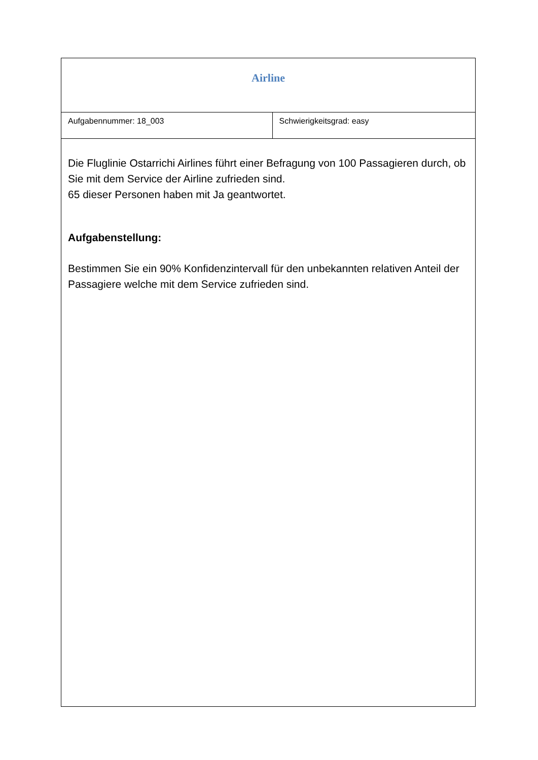| Airline | |
| Aufgabennummer: 18_003 | Schwierigkeitsgrad: easy |
| Die Fluglinie Ostarrichi Airlines führt einer Befragung von 100 Passagieren durch, ob Sie mit dem Service der Airline zufrieden sind. 65 dieser Personen haben mit Ja geantwortet. Aufgabenstellung: Bestimmen Sie ein 90% Konfidenzintervall für den unbekannten relativen Anteil der Passagiere welche mit dem Service zufrieden sind. | |